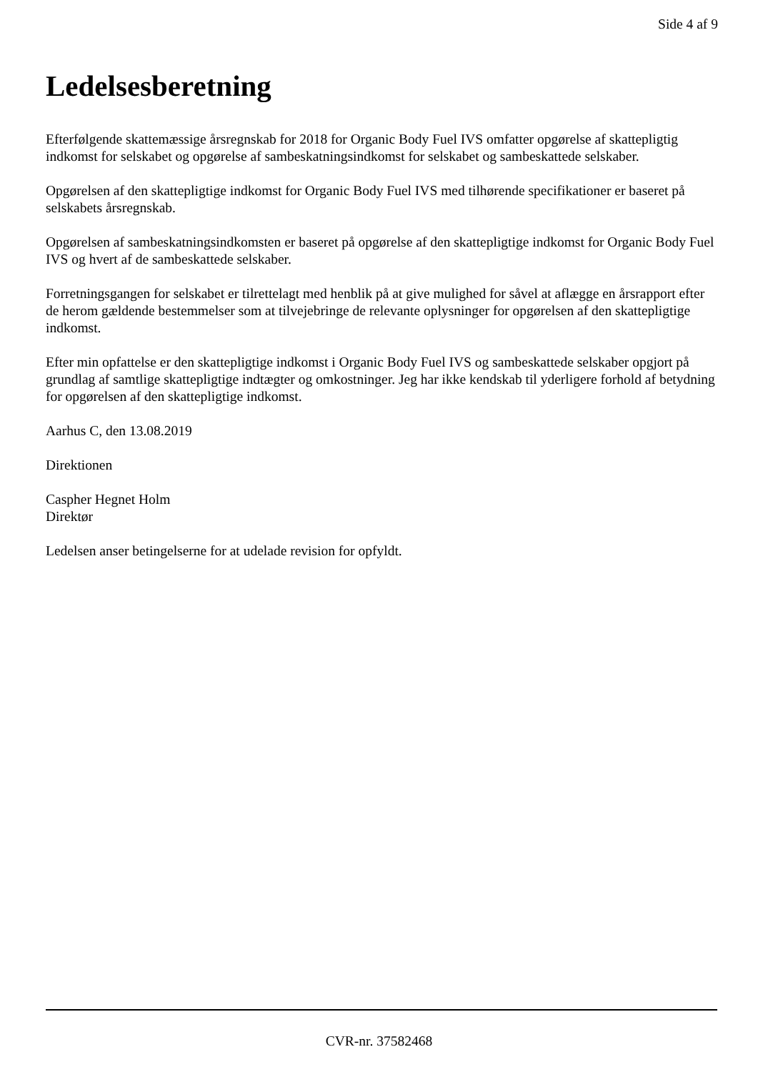Side 4 af 9
Ledelsesberetning
Efterfølgende skattemæssige årsregnskab for 2018 for Organic Body Fuel IVS omfatter opgørelse af skattepligtig indkomst for selskabet og opgørelse af sambeskatningsindkomst for selskabet og sambeskattede selskaber.
Opgørelsen af den skattepligtige indkomst for Organic Body Fuel IVS med tilhørende specifikationer er baseret på selskabets årsregnskab.
Opgørelsen af sambeskatningsindkomsten er baseret på opgørelse af den skattepligtige indkomst for Organic Body Fuel IVS og hvert af de sambeskattede selskaber.
Forretningsgangen for selskabet er tilrettelagt med henblik på at give mulighed for såvel at aflægge en årsrapport efter de herom gældende bestemmelser som at tilvejebringe de relevante oplysninger for opgørelsen af den skattepligtige indkomst.
Efter min opfattelse er den skattepligtige indkomst i Organic Body Fuel IVS og sambeskattede selskaber opgjort på grundlag af samtlige skattepligtige indtægter og omkostninger. Jeg har ikke kendskab til yderligere forhold af betydning for opgørelsen af den skattepligtige indkomst.
Aarhus C, den 13.08.2019
Direktionen
Caspher Hegnet Holm
Direktør
Ledelsen anser betingelserne for at udelade revision for opfyldt.
CVR-nr. 37582468